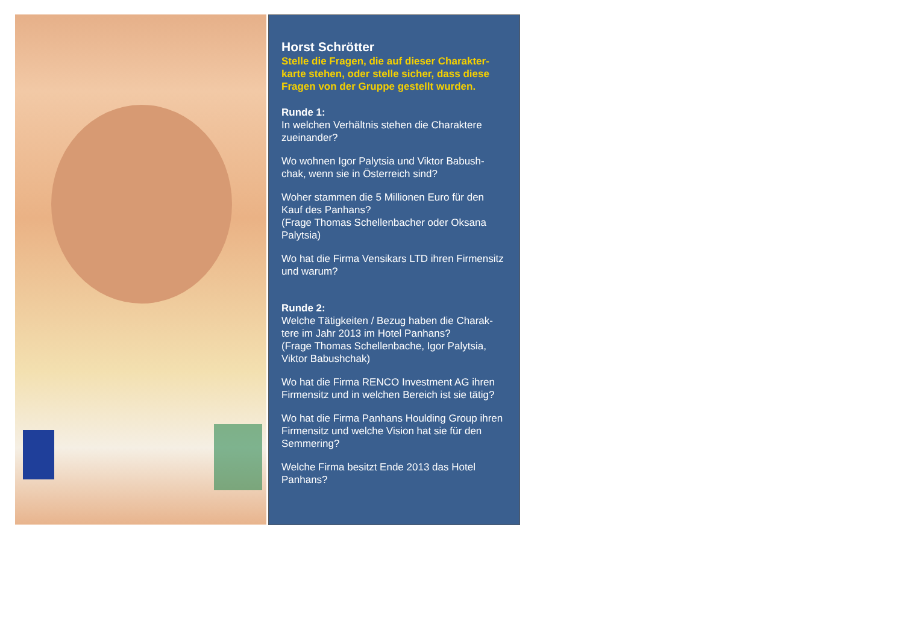Horst Schrötter
Stelle die Fragen, die auf dieser Charakter-karte stehen, oder stelle sicher, dass diese Fragen von der Gruppe gestellt wurden.
Runde 1:
In welchen Verhältnis stehen die Charaktere zueinander?
Wo wohnen Igor Palytsia und Viktor Babush-chak, wenn sie in Österreich sind?
Woher stammen die 5 Millionen Euro für den Kauf des Panhans?
(Frage Thomas Schellenbacher oder Oksana Palytsia)
Wo hat die Firma Vensikars LTD ihren Firmensitz und warum?
Runde 2:
Welche Tätigkeiten / Bezug haben die Charak-tere im Jahr 2013 im Hotel Panhans?
(Frage Thomas Schellenbache, Igor Palytsia, Viktor Babushchak)
Wo hat die Firma RENCO Investment AG ihren Firmensitz und in welchen Bereich ist sie tätig?
Wo hat die Firma Panhans Houlding Group ihren Firmensitz und welche Vision hat sie für den Semmering?
Welche Firma besitzt Ende 2013 das Hotel Panhans?